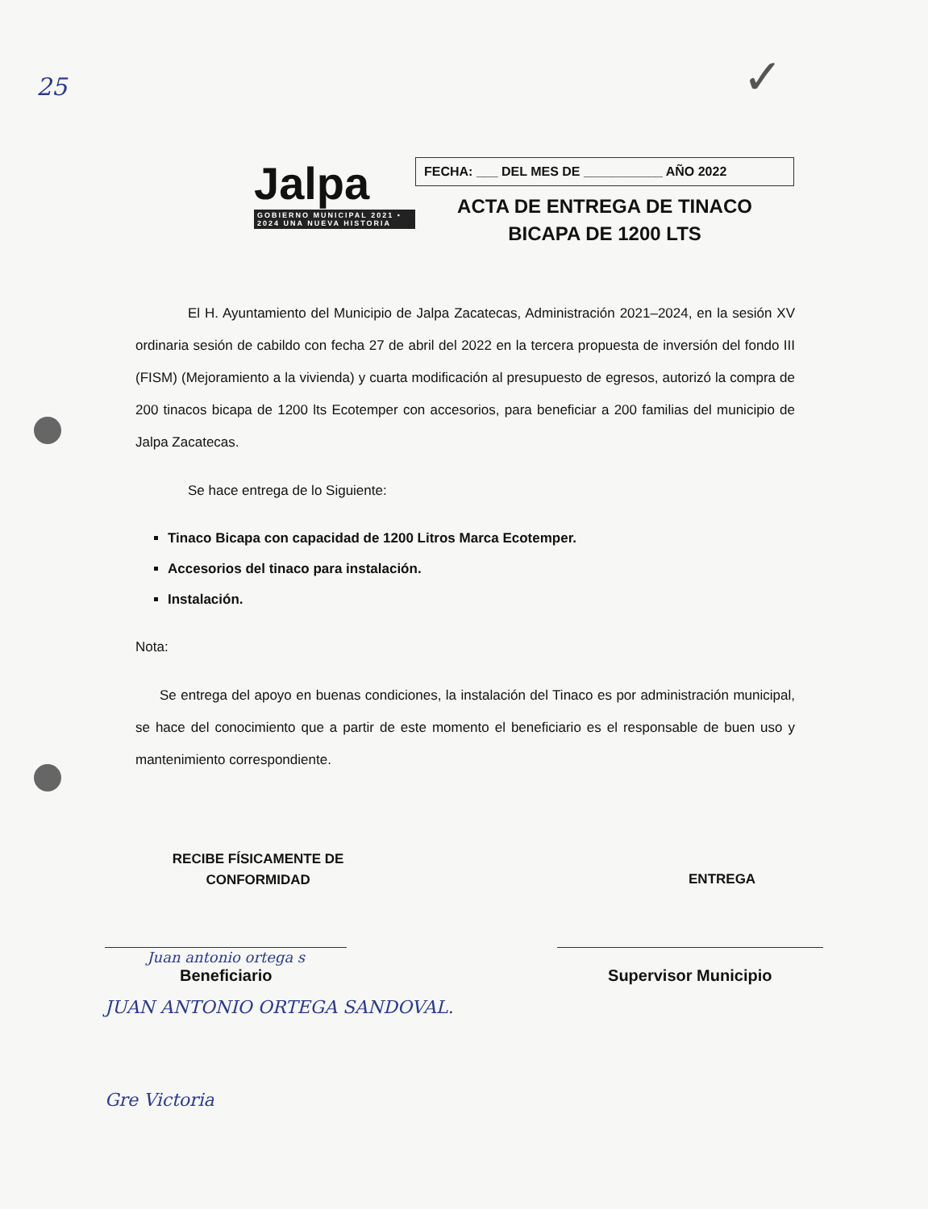25 ✓
Jalpa
GOBIERNO MUNICIPAL 2021 • 2024 UNA NUEVA HISTORIA
FECHA: ___ DEL MES DE ___________ AÑO 2022
ACTA DE ENTREGA DE TINACO
BICAPA DE 1200 LTS
El H. Ayuntamiento del Municipio de Jalpa Zacatecas, Administración 2021–2024, en la sesión XV ordinaria sesión de cabildo con fecha 27 de abril del 2022 en la tercera propuesta de inversión del fondo III (FISM) (Mejoramiento a la vivienda) y cuarta modificación al presupuesto de egresos, autorizó la compra de 200 tinacos bicapa de 1200 lts Ecotemper con accesorios, para beneficiar a 200 familias del municipio de Jalpa Zacatecas.
Se hace entrega de lo Siguiente:
Tinaco Bicapa con capacidad de 1200 Litros Marca Ecotemper.
Accesorios del tinaco para instalación.
Instalación.
Nota:
Se entrega del apoyo en buenas condiciones, la instalación del Tinaco es por administración municipal, se hace del conocimiento que a partir de este momento el beneficiario es el responsable de buen uso y mantenimiento correspondiente.
RECIBE FÍSICAMENTE DE
CONFORMIDAD
ENTREGA
Juan antonio ortega s
Beneficiario
Supervisor Municipio
JUAN ANTONIO ORTEGA SANDOVAL.
Gre Victoria